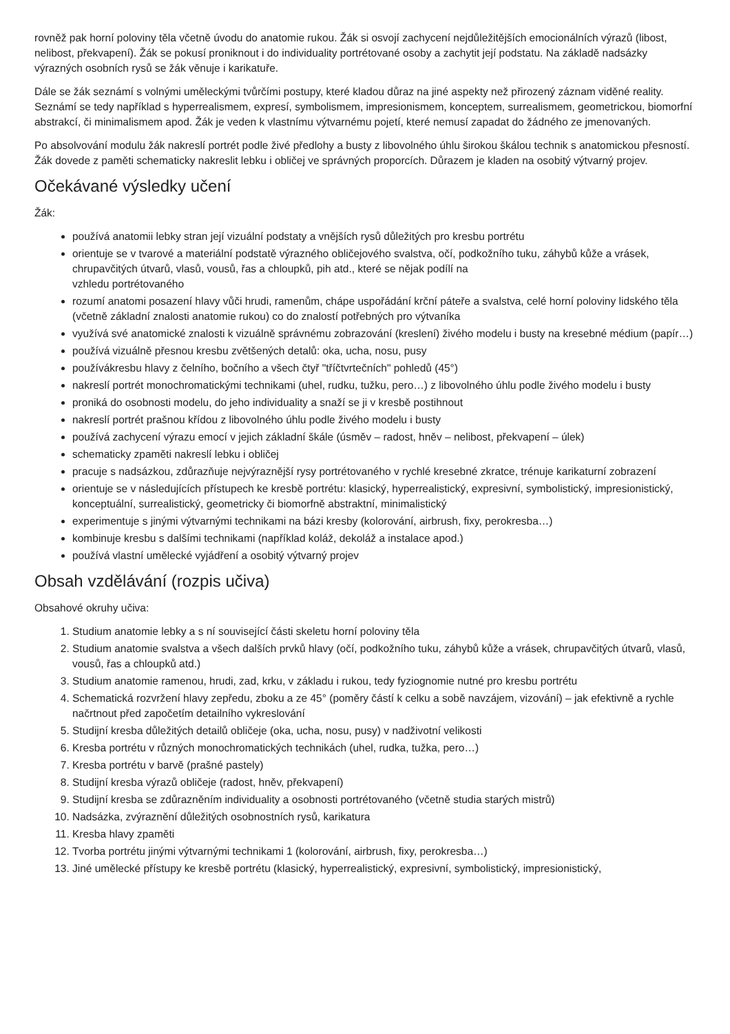rovněž pak horní poloviny těla včetně úvodu do anatomie rukou. Žák si osvojí zachycení nejdůležitějších emocionálních výrazů (libost, nelibost, překvapení). Žák se pokusí proniknout i do individuality portrétované osoby a zachytit její podstatu. Na základě nadsázky výrazných osobních rysů se žák věnuje i karikatuře.
Dále se žák seznámí s volnými uměleckými tvůrčími postupy, které kladou důraz na jiné aspekty než přirozený záznam viděné reality. Seznámí se tedy například s hyperrealismem, expresí, symbolismem, impresionismem, konceptem, surrealismem, geometrickou, biomorfní abstrakcí, či minimalismem apod. Žák je veden k vlastnímu výtvarnému pojetí, které nemusí zapadat do žádného ze jmenovaných.
Po absolvování modulu žák nakreslí portrét podle živé předlohy a busty z libovolného úhlu širokou škálou technik s anatomickou přesností. Žák dovede z paměti schematicky nakreslit lebku i obličej ve správných proporcích. Důrazem je kladen na osobitý výtvarný projev.
Očekávané výsledky učení
Žák:
používá anatomii lebky stran její vizuální podstaty a vnějších rysů důležitých pro kresbu portrétu
orientuje se v tvarové a materiální podstatě výrazného obličejového svalstva, očí, podkožního tuku, záhybů kůže a vrásek, chrupavčitých útvarů, vlasů, vousů, řas a chloupků, pih atd., které se nějak podílí na
vzhledu portrétovaného
rozumí anatomi posazení hlavy vůči hrudi, ramenům, chápe uspořádání krční páteře a svalstva, celé horní poloviny lidského těla (včetně základní znalosti anatomie rukou) co do znalostí potřebných pro výtvaníka
využívá své anatomické znalosti k vizuálně správnému zobrazování (kreslení) živého modelu i busty na kresebné médium (papír…)
používá vizuálně přesnou kresbu zvětšených detalů: oka, ucha, nosu, pusy
používákresbu hlavy z čelního, bočního a všech čtyř "tříčtvrtečních" pohledů (45°)
nakreslí portrét monochromatickými technikami (uhel, rudku, tužku, pero…) z libovolného úhlu podle živého modelu i busty
proniká do osobnosti modelu, do jeho individuality a snaží se ji v kresbě postihnout
nakreslí portrét prašnou křídou z libovolného úhlu podle živého modelu i busty
používá zachycení výrazu emocí v jejich základní škále (úsměv – radost, hněv – nelibost, překvapení – úlek)
schematicky zpaměti nakreslí lebku i obličej
pracuje s nadsázkou, zdůrazňuje nejvýraznější rysy portrétovaného v rychlé kresebné zkratce, trénuje karikaturní zobrazení
orientuje se v následujících přístupech ke kresbě portrétu: klasický, hyperrealistický, expresivní, symbolistický, impresionistický, konceptuální, surrealistický, geometricky či biomorfně abstraktní, minimalistický
experimentuje s jinými výtvarnými technikami na bázi kresby (kolorování, airbrush, fixy, perokresba…)
kombinuje kresbu s dalšími technikami (například koláž, dekoláž a instalace apod.)
používá vlastní umělecké vyjádření a osobitý výtvarný projev
Obsah vzdělávání (rozpis učiva)
Obsahové okruhy učiva:
1. Studium anatomie lebky a s ní související části skeletu horní poloviny těla
2. Studium anatomie svalstva a všech dalších prvků hlavy (očí, podkožního tuku, záhybů kůže a vrásek, chrupavčitých útvarů, vlasů, vousů, řas a chloupků atd.)
3. Studium anatomie ramenou, hrudi, zad, krku, v základu i rukou, tedy fyziognomie nutné pro kresbu portrétu
4. Schematická rozvržení hlavy zepředu, zboku a ze 45° (poměry částí k celku a sobě navzájem, vizování) – jak efektivně a rychle načrtnout před započetím detailního vykreslování
5. Studijní kresba důležitých detailů obličeje (oka, ucha, nosu, pusy) v nadživotní velikosti
6. Kresba portrétu v různých monochromatických technikách (uhel, rudka, tužka, pero…)
7. Kresba portrétu v barvě (prašné pastely)
8. Studijní kresba výrazů obličeje (radost, hněv, překvapení)
9. Studijní kresba se zdůrazněním individuality a osobnosti portrétovaného (včetně studia starých mistrů)
10. Nadsázka, zvýraznění důležitých osobnostních rysů, karikatura
11. Kresba hlavy zpaměti
12. Tvorba portrétu jinými výtvarnými technikami 1 (kolorování, airbrush, fixy, perokresba…)
13. Jiné umělecké přístupy ke kresbě portrétu (klasický, hyperrealistický, expresivní, symbolistický, impresionistický,